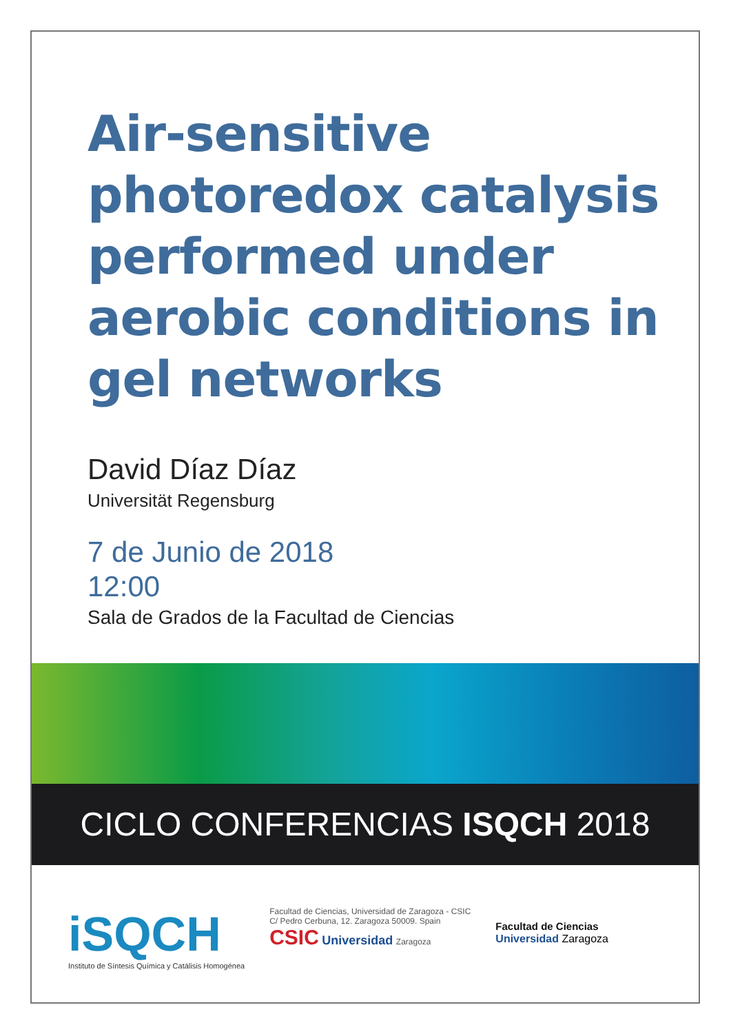Air-sensitive
photoredox catalysis
performed under
aerobic conditions in
gel networks
David Díaz Díaz
Universität Regensburg
7 de Junio de 2018
12:00
Sala de Grados de la Facultad de Ciencias
CICLO CONFERENCIAS ISQCH 2018
iSQCH
Instituto de Síntesis Química y Catálisis Homogénea
Facultad de Ciencias, Universidad de Zaragoza - CSIC
C/ Pedro Cerbuna, 12. Zaragoza 50009. Spain
CSIC Universidad Zaragoza
Facultad de Ciencias
Universidad Zaragoza